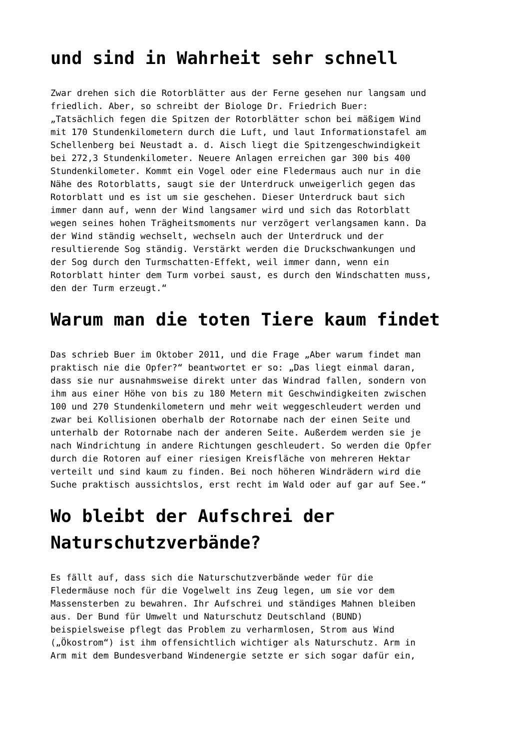und sind in Wahrheit sehr schnell
Zwar drehen sich die Rotorblätter aus der Ferne gesehen nur langsam und friedlich. Aber, so schreibt der Biologe Dr. Friedrich Buer: „Tatsächlich fegen die Spitzen der Rotorblätter schon bei mäßigem Wind mit 170 Stundenkilometern durch die Luft, und laut Informationstafel am Schellenberg bei Neustadt a. d. Aisch liegt die Spitzengeschwindigkeit bei 272,3 Stundenkilometer. Neuere Anlagen erreichen gar 300 bis 400 Stundenkilometer. Kommt ein Vogel oder eine Fledermaus auch nur in die Nähe des Rotorblatts, saugt sie der Unterdruck unweigerlich gegen das Rotorblatt und es ist um sie geschehen. Dieser Unterdruck baut sich immer dann auf, wenn der Wind langsamer wird und sich das Rotorblatt wegen seines hohen Trägheitsmoments nur verzögert verlangsamen kann. Da der Wind ständig wechselt, wechseln auch der Unterdruck und der resultierende Sog ständig. Verstärkt werden die Druckschwankungen und der Sog durch den Turmschatten-Effekt, weil immer dann, wenn ein Rotorblatt hinter dem Turm vorbei saust, es durch den Windschatten muss, den der Turm erzeugt.“
Warum man die toten Tiere kaum findet
Das schrieb Buer im Oktober 2011, und die Frage „Aber warum findet man praktisch nie die Opfer?“ beantwortet er so: „Das liegt einmal daran, dass sie nur ausnahmsweise direkt unter das Windrad fallen, sondern von ihm aus einer Höhe von bis zu 180 Metern mit Geschwindigkeiten zwischen 100 und 270 Stundenkilometern und mehr weit weggeschleudert werden und zwar bei Kollisionen oberhalb der Rotornabe nach der einen Seite und unterhalb der Rotornabe nach der anderen Seite. Außerdem werden sie je nach Windrichtung in andere Richtungen geschleudert. So werden die Opfer durch die Rotoren auf einer riesigen Kreisfläche von mehreren Hektar verteilt und sind kaum zu finden. Bei noch höheren Windrädern wird die Suche praktisch aussichtslos, erst recht im Wald oder auf gar auf See.“
Wo bleibt der Aufschrei der Naturschutzverbände?
Es fällt auf, dass sich die Naturschutzverbände weder für die Fledermäuse noch für die Vogelwelt ins Zeug legen, um sie vor dem Massensterben zu bewahren. Ihr Aufschrei und ständiges Mahnen bleiben aus. Der Bund für Umwelt und Naturschutz Deutschland (BUND) beispielsweise pflegt das Problem zu verharmlosen, Strom aus Wind („Ökostrom“) ist ihm offensichtlich wichtiger als Naturschutz. Arm in Arm mit dem Bundesverband Windenergie setzte er sich sogar dafür ein,